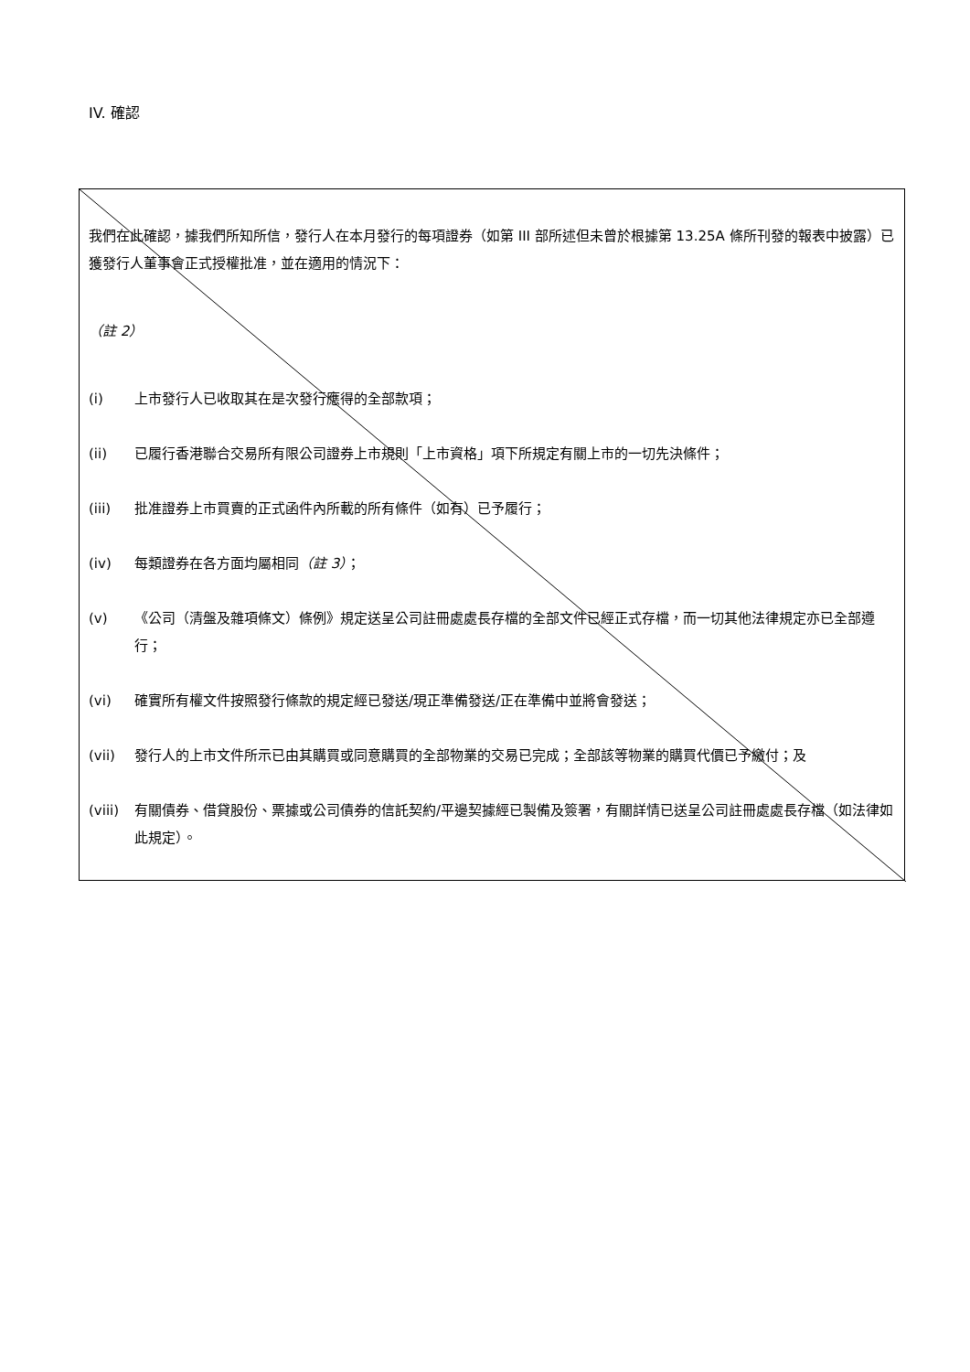IV. 確認
我們在此確認，據我們所知所信，發行人在本月發行的每項證券（如第 III 部所述但未曾於根據第 13.25A 條所刊發的報表中披露）已獲發行人董事會正式授權批准，並在適用的情況下：
（註 2）
(i) 上市發行人已收取其在是次發行應得的全部款項；
(ii) 已履行香港聯合交易所有限公司證券上市規則「上市資格」項下所規定有關上市的一切先決條件；
(iii) 批准證券上市買賣的正式函件內所載的所有條件（如有）已予履行；
(iv) 每類證券在各方面均屬相同（註 3）；
(v) 《公司（清盤及雜項條文）條例》規定送呈公司註冊處處長存檔的全部文件已經正式存檔，而一切其他法律規定亦已全部遵行；
(vi) 確實所有權文件按照發行條款的規定經已發送/現正準備發送/正在準備中並將會發送；
(vii) 發行人的上市文件所示已由其購買或同意購買的全部物業的交易已完成；全部該等物業的購買代價已予繳付；及
(viii) 有關債券、借貸股份、票據或公司債券的信託契約/平邊契據經已製備及簽署，有關詳情已送呈公司註冊處處長存檔（如法律如此規定）。